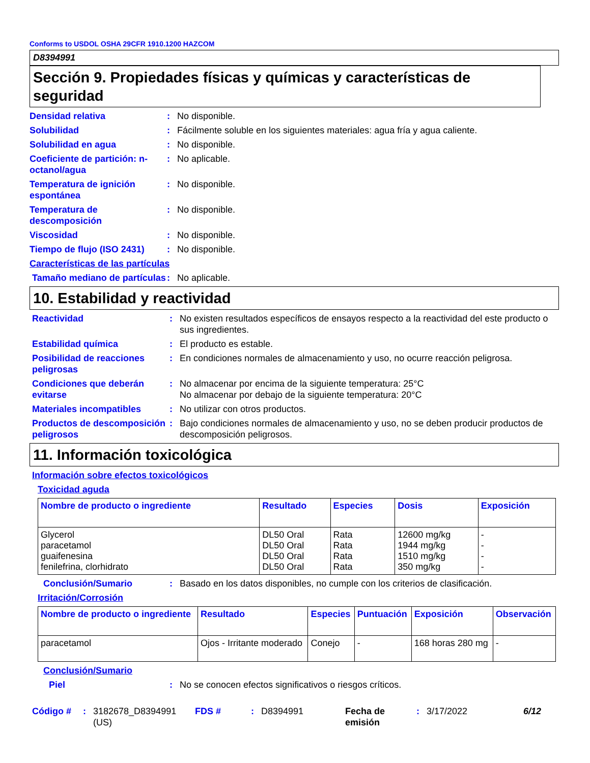Conforms to USDOL OSHA 29CFR 1910.1200 HAZCOM
D8394991
Sección 9. Propiedades físicas y químicas y características de seguridad
Densidad relativa : No disponible.
Solubilidad : Fácilmente soluble en los siguientes materiales: agua fría y agua caliente.
Solubilidad en agua : No disponible.
Coeficiente de partición: n-octanol/agua
: No aplicable.
Temperatura de ignición espontánea
: No disponible.
Temperatura de descomposición
: No disponible.
Viscosidad : No disponible.
Tiempo de flujo (ISO 2431)
: No disponible.
Características de las partículas
Tamaño mediano de partículas
: No aplicable.
10. Estabilidad y reactividad
Reactividad : No existen resultados específicos de ensayos respecto a la reactividad del este producto o sus ingredientes.
Estabilidad química : El producto es estable.
Posibilidad de reacciones peligrosas
: En condiciones normales de almacenamiento y uso, no ocurre reacción peligrosa.
Condiciones que deberán evitarse
: No almacenar por encima de la siguiente temperatura: 25°C
No almacenar por debajo de la siguiente temperatura: 20°C
Materiales incompatibles : No utilizar con otros productos.
Productos de descomposición peligrosos
: Bajo condiciones normales de almacenamiento y uso, no se deben producir productos de descomposición peligrosos.
11. Información toxicológica
Información sobre efectos toxicológicos
Toxicidad aguda
| Nombre de producto o ingrediente | Resultado | Especies | Dosis | Exposición |
| --- | --- | --- | --- | --- |
| Glycerol paracetamol guaifenesina fenilefrina, clorhidrato | DL50 Oral DL50 Oral DL50 Oral DL50 Oral | Rata Rata Rata Rata | 12600 mg/kg 1944 mg/kg 1510 mg/kg 350 mg/kg | - - - - |
Conclusión/Sumario : Basado en los datos disponibles, no cumple con los criterios de clasificación.
Irritación/Corrosión
| Nombre de producto o ingrediente | Resultado | Especies | Puntuación | Exposición | Observación |
| --- | --- | --- | --- | --- | --- |
| paracetamol | Ojos - Irritante moderado | Conejo | - | 168 horas 280 mg | - |
Conclusión/Sumario
Piel : No se conocen efectos significativos o riesgos críticos.
Código #: 3182678_D8394991 (US) FDS #: D8394991 Fecha de emisión: 3/17/2022 6/12